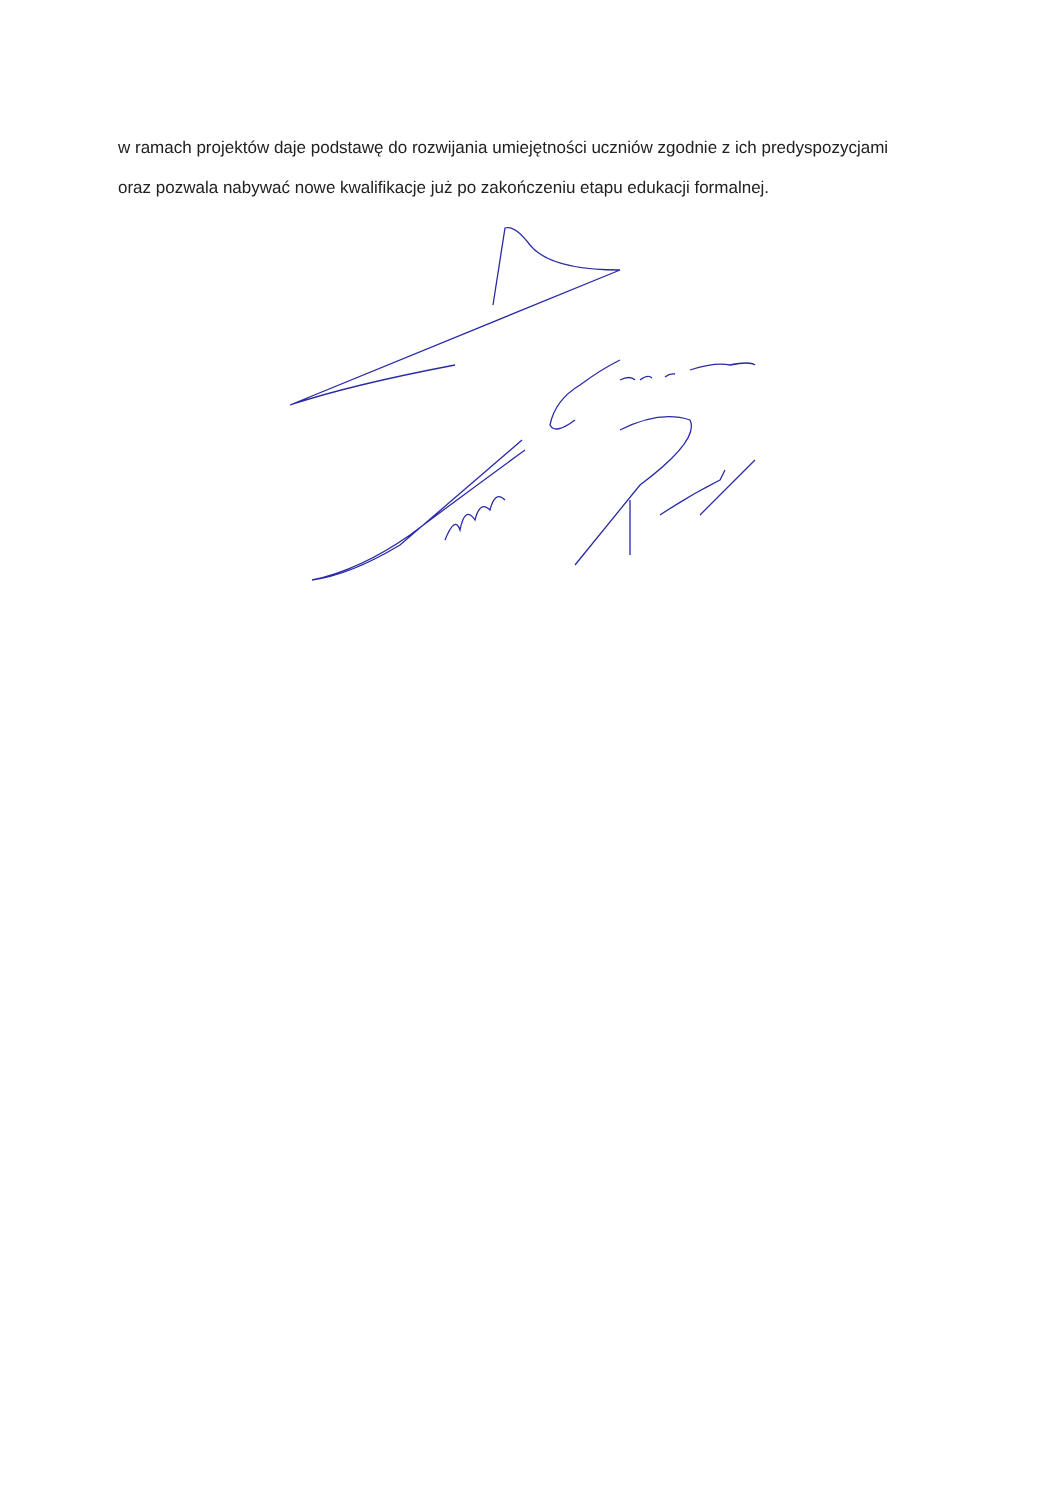w ramach projektów daje podstawę do rozwijania umiejętności uczniów zgodnie z ich predyspozycjami
oraz pozwala nabywać nowe kwalifikacje już po zakończeniu etapu edukacji formalnej.